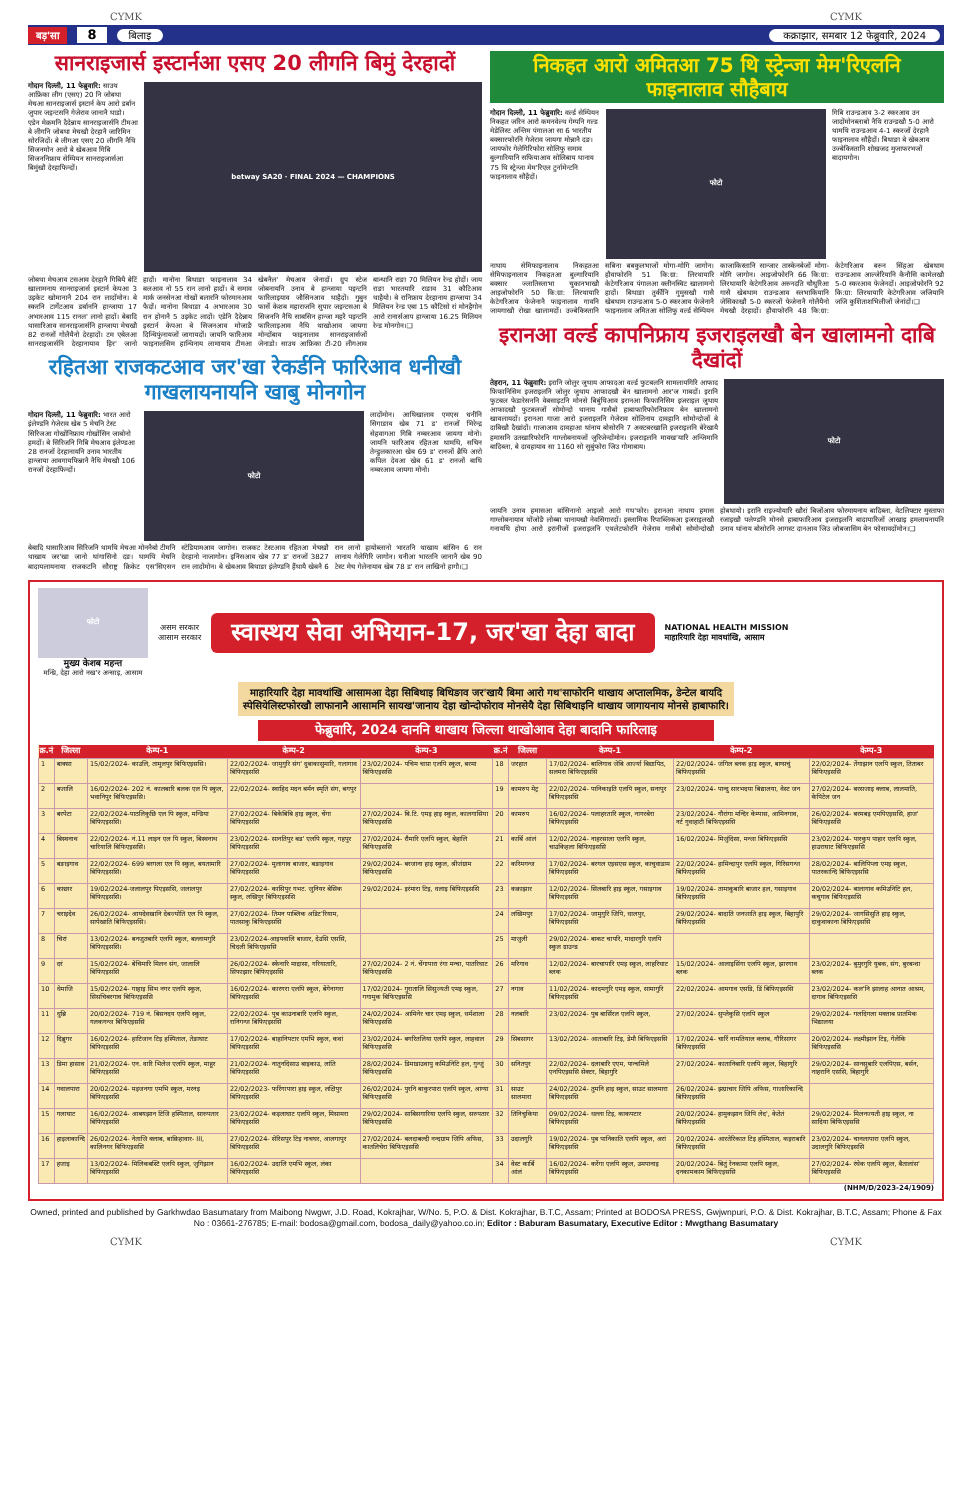CYMK CYMK
बड़'सा 8 बिलाइ कक्राझार, समबार 12 फेब्रुवारि, 2024
सानराइजार्स इस्टार्नआ एसए 20 लीगनि बिमुं देरहादों
गोदान दिल्ली, 11 फेब्रुवारि: साउथ आफ्रिका लीग (एसए) 20 नि जोबथा मेचआ सानराइजार्स इस्टार्न केप आरो डर्बान जुपार जइन्टसनि गेजेराव जानानै थाडो। एडेन मेक्रमनि दैदेन्नाय सानराइजार्सनि टीमआ बे लीगनि जोबथा मेचखौ देरहानै जारिमिन सोरजिदों। बे लीगआ एसए 20 लीगनि नैथि सिजनमोन आरो बे खेबआव गिबि सिजननिफ्राय सेम्पियन सानराइजार्सआ बिमुंखौ देरहाफिन्दों।
betway SA20 · FINAL 2024 — CHAMPIONS
जोबथा मेचआव टसआव देरहानै गिबियै बेटिं खालामनाय सानराइजार्स इस्टार्न केपआ 3 उइकेट खोमानानै 204 रान लादोंमोन। बे स्करनि टार्गेटआव डर्बाननि हान्जाया 17 अभारआव 115 रानल' लानो हादों। बेबादि थासारिआव सानराइजार्सनि हान्जाया मेचखौ 82 रानजों गोलैयैनो देरहादों। टम एबेलआ सानराइजार्सनि देरहानायाव हिर' जानो हादों। मानोना बिथाङा फाइनालाव 34 बलआव नो 55 रान लानो हादों। बे समाव मार्क जनसेनआ गोखों बलारनि फोरमानआव फैदों। मानोना बिथाङा 4 अभारआव 30 रान होनानै 5 उइकेट लादों। एडेनि दैदेन्नाय इस्टार्न केपआ बे सिजनआव मोजाङै दिन्थिफुंनायजों जागायदों। जायनि फारिआव फाइनालसिम हान्थिनाय लामायाव टीमआ खेबनैल' मेचआव जेनादों। ग्रुप स्टेज जोबनायनि उनाव बे हान्जाया पइन्टनि फारिलाइयाव जौसिनआव थाहैदों। गुबुन फार्से केशब महाराजनि सुपार जइन्टसआ बे सिजननि नैथि साबसिन हान्जा महरै पइन्टनि फारिलाइआव नैथि थाखोआव जायगा मोन्दोंबाव फाइनालाव सानराइजार्सजों जेनाडो। साउथ आफ्रिका टी-20 लीगआव बान्थानि राङा 70 मिलियन रेन्ड होदों। जाय राङा भारतयारि राङाव 31 कौटिआव थाहैयो। बे रानिफ्राय देरहानाय हान्जाया 34 मिलियन रेन्ड एबा 15 कौटिसो रां मोनहैगोन आरो रानार्सआप हान्जाया 16.25 मिलियन रेन्ड मोनगोन।❑
रहितआ राजकटआव जर'खा रेकर्डनि फारिआव धनीखौ गाखलायनायनि खाबु मोनगोन
गोदान दिल्ली, 11 फेब्रुवारि: भारत आरो इंलेण्डनि गेजेराव खेब 5 मेचनि टेस्ट सिरिजआ गोखोंनिफ्राय गोखोंसिन जाबोनो हमदों। बे सिरिजनि गिबि मेचआव इंलेण्डआ 28 रानजों देरहानायनि उनाव भारतीय हान्जाया आवगायफिन्नानै नैथि मेचखौ 106 रानजों देरहाफिन्दों।
फोटो
लादोंमोन। आथिखालाव एमएस धनीनि सिगाङाव खेब 71 ड' रानजों भिरेन्द्र सेहवागआ गिबि नम्बरआव जायगा मोनो। जायनि फारिआव रहितआ थामथि, सचिन तेन्डुलकारआ खेब 69 ड' रानजों ब्रैथि आरो कपिल देवआ खेब 61 ड' रानजों बाथि नम्बरआव जायगा मोनो।
बेबादि थासारिआव सिरिजनि थामथि मेचआ मोननैबो टीमनि थाखाय जर'खा जानो थांगासिनो दङ। थामथि मेचनि बादायलायनाया राजकटनि सौराष्ट्र क्रिकेट एस'सिएसन स्टेडियामआव जागोन। राजकट टेस्टआव रहितआ मेचखौ देरहानो नाजागोन। इनिंसआव खेब 77 ड' रानजों 3827 रान लादोंमोन। बे खेबआव बिथाङा इंलेण्डनि हैंथायै खेबनै 6 रान लानो हायोब्लानो भारतनि थाखाय बांसिन 6 रान लानाय गेलेगिरि जागोन। धनीआ भारतनि जानानै खेब 90 टेस्ट मेच गेलेनायाव खेब 78 ड' रान लाखिनो हागौ।❑
निकहत आरो अमितआ 75 थि स्ट्रेन्जा मेम'रिएलनि फाइनालाव सौहैबाय
गोदान दिल्ली, 11 फेब्रुवारि: वर्ल्ड सेम्पियन निकहत जरिन आरो कमनवेल्थ गेम्पनि गल्ड मेडेलिस्ट अन्तिम पंगालआ सा 6 भारतीय बक्सारफोरनि गेजेराव जायगा मोन्नानै दङ। जायफोर गेलेगिरिफोरा सोलिफु समाव बुल्गारियानि सफियाआव सोलिबाय थानाय 75 थि स्ट्रेन्जा मेम'रिएल टुर्नामेन्टनि फाइनालाव सौहैदों।
फोटो
गिबि राउन्डआव 3-2 स्करआव उन जादोंमोनब्लाबो नैथि राउन्डखौ 5-0 आरो थामथि राउन्डआव 4-1 स्करजों देरहानै फाइनालाव सौहैदों। बिथाङा बे खेबआव उज्बेकिस्तानि शोखजद मुजाफरभजों बादायगोन।
नाथाय सेमिफाइनालाव निकहतआ सेमिफाइनालाव निकहतआ बुल्गारियानि बक्सार ज्लातिस्लाभा चुकानभाखौ आइजोफोरनि 50 कि:ग्रा: लिरथायारि केटेगरिआव फेजेनानै फाइनालाव गावनि जायगाखौ रोखा खालामदों। उज्बेकिस्तानि सबिना बबकुलभाजों मोगा-मोगि जागोन। हौवाफोरनि 51 कि:ग्रा: लिरथायारि केटेगरिआव पंगालआ क्लीनस्विट खालामनो हादों। बिथाङा तुर्कीनि गुमुसखौ गासै खेबथाम राउन्डआव 5-0 स्करआव फेजेनानै फाइनालाव अमितआ सोलिफु वर्ल्ड सेम्पियन काजाकिस्तानि सान्जार तास्केनबेजों मोगा-मोगि जागोन। आइजोफोरनि 66 कि:ग्रा: लिरथायारि केटेगरिआव अरुनदति चौधुरिआ गासै खेबथाम राउन्डआव स्लभाकियानि जेसिकाखौ 5-0 स्करजों फेजेनानै गोलैयैनो मेचखौ देरहादों। हौवाफोरनि 48 कि:ग्रा: केटेगरिआव बरुन सिंहआ खेबथाम राउन्डआव आल्जेरियानि कैनौसि कामेलखौ 5-0 स्करआव फेजेनदों। आइजोफोरनि 92 कि:ग्रा: लिरथायारि केटेगरिआव जजियानि जजि कुशिताशभिलीजों जेनांदों।❑
इरानआ वर्ल्ड कापनिफ्राय इजराइलखौ बेन खालामनो दाबि दैखांदों
तेहरान, 11 फेब्रुवारि: इरानि जोलुर जुथाय आफादआ वर्ल्ड फुटबलनि सामलायगिरि आफाद फिफानिसिम इजराइलनि जोलुर जुथाय आफादखौ बेन खालामनो आर'ज गाबदों। इरानि फुटबल फेडारेसननि वेबसाइटनि मोनसे बिबुंथिआव इरानआ फिफानिसिम इजराइल जुथाय आफादखौ फुटबलजों सोमोन्दो थानाय गासैबो हाबाफारिफोरनिफ्राय बेन खालामनो खावलायदों। इरानआ गाजा आरो इजराइलनि गेजेराव सोलिनाय दावहानि सोमोन्दोजों बे दाबिखौ दैखांदों। गाजाआव दावहाआ थांनाय बोसोरनि 7 अक्टबरखालि इजराइलनि बेरेखायै हमासनि उतखारिफोरनि गाग्लोबनायजों जुरिजेन्दोंमोन। इजराइलनि मावख'यारि अन्जिमानि बादिब्ला, बे दावहायाव सा 1160 सो सुबुंफोरा जिउ गोमाबाय।
फोटो
जायनि उनाव हमासआ बांसिनानो आइजो आरो गथ'फोर। इरानआ नाथाय हमास गाग्लोबनायाव थोंजोङै लोब्बा थानायखौ नेवसिगारदों। इस्लामिक रिपाब्लिकआ इजराइलखौ गनायथि होया आरो इरानीजों इजराइलनि एथलेटफोरनि गेजेराव गासैबो सोमोन्दोखौ होबथायो। इरानि राइज्योयारि खौरां बिजोंआव फोरमायनाय बादिब्ला, वेटलिफ्टार मुस्ताफा रजाइखौ पलेण्डनि मोनसे हाबाफारिआव इजराइलनि बादायारिजों आखाइ हमलायनायनि उनाव थांनाय बोसोरनि आगस्ट दानआव जिउ जोबजासिम बेन फोसावदोंमोन।❑
फोटो
मुख्य केशब महन्त
मन्थ्रि, देहा आरो नख'र अन्साइ, आसाम
असम सरकार
आसाम सरकार
स्वास्थय सेवा अभियान-17, जर'खा देहा बादा
NATIONAL HEALTH MISSION
माहारियारि देहा मावथांखि, आसाम
माहारियारि देहा मावथांखि आसामआ देहा सिबिथाइ बिथिङाव जर'खायै बिमा आरो गथ'साफोरनि थाखाय अप्तालमिक, डेन्टेल बायदि स्पेसियेलिस्टफोरखौ लाफानानै आसामनि सायख'जानाय देहा खोन्दोफोराव मोनसेयै देहा सिबिथाइनि थाखाय जागायनाय मोनसे हाबाफारि।
फेब्रुवारि, 2024 दाननि थाखाय जिल्ला थाखोआव देहा बादानि फारिलाइ
| क्र.नं | जिल्ला | केम्प-1 | केम्प-2 | केम्प-3 | क्र.नं | जिल्ला | केम्प-1 | केम्प-2 | केम्प-3 |
| --- | --- | --- | --- | --- | --- | --- | --- | --- | --- |
| 1 | बाक्सा | 15/02/2024- काउलि, तामुलपुर बिफिएइससि। | 22/02/2024- जामुगुरि संग' दुबाकासुमारि, गलागाव बिफिएइससि | 23/02/2024- पचिम चाप्रा एलपि स्कुल, बरमा बिफिएइससि | 18 | जरहात | 17/02/2024- बालिगाव जेबि आर्ज्या बिद्यापिठ, सलमरा बिफिएइससि | 22/02/2024- जंगिल ब्लक हाइ स्कुल, बाग्सचुं बिफिएइससि | 22/02/2024- तेंगाझान एलपि स्कुल, तिताबर बिफिएइससि |
| 2 | बजालि | 16/02/2024- 202 नं. कालबारि बलक एल पि स्कुल, भवानिपुर बिफिएइससि। | 22/02/2024- स्वाहिद मदन बर्मन स्मृति संग, बगपुर | | 19 | कामरुप मेट्र | 22/02/2024- पानिकाइति एलपि स्कुल, सनापुर बिफिएइससि | 23/02/2024- पान्दु सारभदया बिद्यालया, वेस्ट जन | 27/02/2024- बरसजाइ क्लाब, लालमाति, केपिटेल जन |
| 3 | बरपेटा | 22/02/2024-पाठलिकुछि एल पि स्कुल, मन्डिया बिफिएइससि। | 27/02/2024- बिकेबिबि हाइ स्कुल, चेंगा बिफिएइससि | 27/02/2024- बि.टि. एमइ हाइ स्कुल, कालगासिया बिफिएइससि | 20 | कामरुप | 16/02/2024- पलाहरतारि स्कुल, नागरबेरा बिफिएइससि | 23/02/2024- गौरांगा मन्दिर केम्पास, आमिनगाव, नर्ट गुवाहाटी बिफिएइससि | 26/02/2024- बरमबइ एमपिएइससि, हाज' बिफिएइससि |
| 4 | बिस्वनाथ | 22/02/2024- नं.11 लाइन एल पि स्कुल, बिस्वनाथ चारियालि बिफिएइससि। | 23/02/2024- सानतिपुर बड' एलपि स्कुल, गहपुर बिफिएइससि | 27/02/2024- रौमारि एलपि स्कुल, बेहालि बिफिएइससि | 21 | कार्बि आंलं | 12/02/2024- नाहरसाला एलपि स्कुल, चाउकिहला बिफिएइससि | 16/02/2024- मिजुंदिसा, मन्जा बिफिएइससि | 23/02/2024- पारकुप पाहार एलपि स्कुल, हाउराघाट बिफिएइससि |
| 5 | बङाइगाव | 22/02/2024- 699 बरगला एल पि स्कुल, बयतामारि बिफिएइससि। | 27/02/2024- मुलागाव बाजार, बङाइगाव बिफिएइससि | 29/02/2024- बरजाना हाइ स्कुल, श्रीजंग्राम बिफिएइससि | 22 | करिमगन्ज | 17/02/2024- बरगल एइसएस स्कुल, काचुवाडाम बिफिएइससि | 22/02/2024- हामिन्दापुर एलपि स्कुल, गिरिसगन्ज बिफिएइससि | 28/02/2024- बालिपिप्ला एमइ स्कुल, पातरकान्दि बिफिएइससि |
| 6 | काछार | 19/02/2024-जलालपुर पिएइससि, जलालपुर बिफिएइससि। | 27/02/2024- कासिपुर गभट. जुनियर बेसिक स्कुल, लखिपुर बिफिएइससि | 29/02/2024- इरंमारा टिइ, धलाइ बिफिएइससि | 23 | कक्राझार | 12/02/2024- सिलबारि हाइ स्कुल, गसाइगाव बिफिएइससि | 19/02/2024- तामाकुबारि बाजार हल, गसाइगाव बिफिएइससि | 20/02/2024- बालागाव कमिउनिटि हल, कचुगाव बिफिएइससि |
| 7 | चराइदेव | 26/02/2024- आयदेवखानि देबज्योति एल पि स्कुल, सापेखाति बिफिएइससि। | 27/02/2024- तिमन पाब्लिक अडिट'रियाम, पातसाकु बिफिएइससि | | 24 | लखिमपुर | 17/02/2024- जामुगुरि जिपि, धालपुर, बिफिएइससि | 29/02/2024- बादाति जनजाति हाइ स्कुल, बिहापुरि बिफिएइससि | 29/02/2024- जागसिसुति हाइ स्कुल, दाकुवाकाना बिफिएइससि |
| 8 | चिरां | 13/02/2024- बनजुतबारि एलपि स्कुल, बल्लामगुरि बिफिएइससि। | 23/02/2024-आइपवालि बाजार, देउसि एससि, चिदली बिफिएइससि | | 25 | माजुली | 29/02/2024- बाकट चापरि, मादारगुरि एलपि स्कुल ग्राउन्ड | | |
| 9 | दरं | 15/02/2024- बेचिमारि मिलन संग, जालालि बिफिएइससि | 26/02/2024- स्केनारि माद्रासा, गरियातारि, सिफाझार बिफिएइससि | 27/02/2024- 2 नं. चेंगापारा रंगा मन्चा, पातरिघाट बिफिएइससि | 26 | मरिगाव | 12/02/2024- बारचापारि एमइ स्कुल, लाहरिघाट ब्लक | 15/02/2024- आलाइसिंगा एलपि स्कुल, झारगाव ब्लक | 23/02/2024- बुमुरगुरि युबक, संग, बुरबन्धा ब्लक |
| 10 | धेमाजि | 15/02/2024- गाहाइ सिभ नगर एलपि स्कुल, सिसचिबरगाव बिफिएइससि | 16/02/2024- कारगरा एलपि स्कुल, बेंगेनागरा बिफिएइससि | 17/02/2024- गुरातालि सिसुज्यती एमइ स्कुल, गगामुक बिफिएइससि | 27 | नगाव | 11/02/2024- कादमगुरि एमइ स्कुल, सामागुरि बिफिएइससि | 22/02/2024- आमगाव एसडि, डिं बिफिएइससि | 23/02/2024- कल'नि झालाह आनात आश्रम, दागाव बिफिएइससि |
| 11 | धुब्रि | 20/02/2024- 719 नं. बिसनदय एलपि स्कुल, गलकगन्ज बिफिएइससि | 22/02/2024- पुब काउनाबारि एलपि स्कुल, रानिगन्ज बिफिएइससि | 24/02/2024- आमिनेर चार एमइ स्कुल, धर्मशाला बिफिएइससि | 28 | नलबारि | 23/02/2024- पुब बार्सिरल एलपि स्कुल, | 27/02/2024- सुप्लेकुसि एलपि स्कुल | 29/02/2024- गलदिगला मक्ताब प्रातमिक भिद्यालया |
| 12 | दिब्रुगर | 16/02/2024- हाटिजान टिइ हस्पिताल, तेङाघाट बिफिएइससि | 17/02/2024- बाहानिपटार एमभि स्कुल, कवां बिफिएइससि | 23/02/2024- बगरितलिया एलपि स्कुल, लाहवाल बिफिएइससि | 29 | सिबसागर | 13/02/2024- आताबारि टिइ, डेमौ बिफिएइससि | 17/02/2024- चार्रि नामतियाल क्लाब, गौरिसागर बिफिएइससि | 20/02/2024- लक्ष्मीझान टिइ, गेलेकि बिफिएइससि |
| 13 | डिमा हासाव | 21/02/2024- एन. वारि भिलेज एलपि स्कुल, माहुर बिफिएइससि | 21/02/2024- नातुनदिसाउ बाइकाउ, लांति बिफिएइससि | 28/02/2024- डिमाडाउवापु कमिउनिटि हल, गुन्जुं बिफिएइससि | 30 | सनितपुर | 22/02/2024- दलाबारि एएम, पान्चमिले एनपिएइससि सेक्टर, बिहागुरि | 27/02/2024- कातानिबारि एलपि स्कुल, बिहागुरि | 29/02/2024- सानसुबारि एलपिएस, बर्सन, नाहरानि एससि, बिहागुरि |
| 14 | गवालपारा | 20/02/2024- मइजनगा एमभि स्कुल, मरनइ बिफिएइससि | 22/02/2023- फरिंगापारा हाइ स्कुल, लक्षिपुर बिफिएइससि | 26/02/2024- पुरनि बाकुरपारा एलपि स्कुल, आग्या बिफिएइससि | 31 | साउट सालमारा | 24/02/2024- तुमनि हाइ स्कुल, साउट सालमारा बिफिएइससि | 26/02/2024- झग्राचार जिपि अफिस, गाजारिकान्दि बिफिएइससि | |
| 15 | गलाघाट | 16/02/2024- आबयझान टिजि हस्पिताल, सारुपतार बिफिएइससि | 23/02/2024- कइलाघाट एलपि स्कुल, मिसामरा बिफिएइससि | 29/02/2024- साबिसगारिया एलपि स्कुल, सरुपतार बिफिएइससि | 32 | तिनिचुकिया | 09/02/2024- धल्ला टिइ, काकपटार बिफिएइससि | 20/02/2024- हामुकझान जिपि लेद', केतेतं बिफिएइससि | 29/02/2024- मिलनज्यती हाइ स्कुल, ना सादिया बिफिएइससि |
| 16 | हाइलाकान्दि | 26/02/2024- नेताजि क्लाब, बाक्रिहावार- III, कालिनगर बिफिएइससि | 27/02/2024- सेरिसपुर टिइ नाचघर, आलगापुर बिफिएइससि | 27/02/2024- बलदाबल्दी नन्दग्राम जिपि अफिस, कातलिचेरा बिफिएइससि | 33 | उदालगुरि | 19/02/2024- पुब पानिकाति एलपि स्कुल, अरां बिफिएइससि | 20/02/2024- आरतेरिकात टिइ हस्पिताल, कइराबारि बिफिएइससि | 23/02/2024- चानलापारा एलपि स्कुल, उदालगुरि बिफिएइससि |
| 17 | हजाइ | 13/02/2024- मिलिकबस्टि एलपि स्कुल, जुगिझान बिफिएइससि | 16/02/2024- उदालि एमभि स्कुल, लंका बिफिएइससि | | 34 | वेस्ट कार्बि आंलं | 16/02/2024- करेंगा एलपि स्कुल, उमपानाइ बिफिएइससि | 20/02/2024- बितुं रेनकामा एलपि स्कुल, दनकामकाम बिफिएइससि | 27/02/2024- रंघेक एलपि स्कुल, बैतालांस' बिफिएइससि |
(NHM/D/2023-24/1909)
Owned, printed and published by Garkhwdao Basumatary from Maibong Nwgwr, J.D. Road, Kokrajhar, W/No. 5, P.O. & Dist. Kokrajhar, B.T.C, Assam; Printed at BODOSA PRESS, Gwjwnpuri, P.O. & Dist. Kokrajhar, B.T.C, Assam; Phone & Fax No : 03661-276785; E-mail: bodosa@gmail.com, bodosa_daily@yahoo.co.in; Editor : Baburam Basumatary, Executive Editor : Mwgthang Basumatary
CYMK CYMK